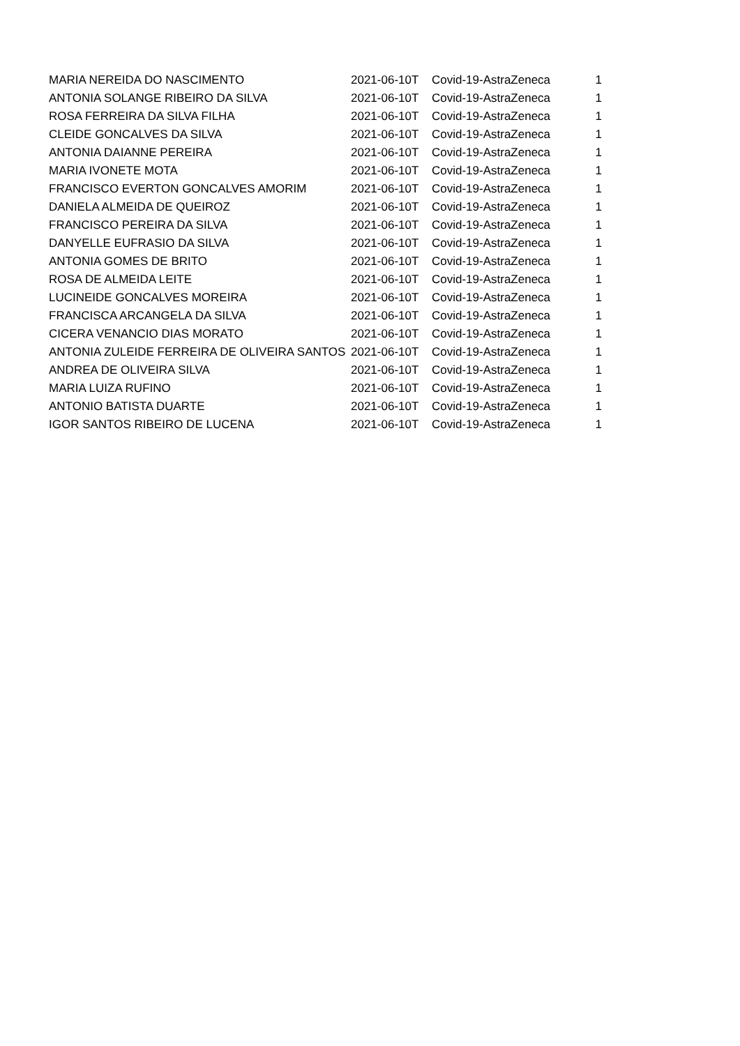| MARIA NEREIDA DO NASCIMENTO | 2021-06-10T | Covid-19-AstraZeneca | 1 |
| ANTONIA SOLANGE RIBEIRO DA SILVA | 2021-06-10T | Covid-19-AstraZeneca | 1 |
| ROSA FERREIRA DA SILVA FILHA | 2021-06-10T | Covid-19-AstraZeneca | 1 |
| CLEIDE GONCALVES DA SILVA | 2021-06-10T | Covid-19-AstraZeneca | 1 |
| ANTONIA DAIANNE PEREIRA | 2021-06-10T | Covid-19-AstraZeneca | 1 |
| MARIA IVONETE MOTA | 2021-06-10T | Covid-19-AstraZeneca | 1 |
| FRANCISCO EVERTON GONCALVES AMORIM | 2021-06-10T | Covid-19-AstraZeneca | 1 |
| DANIELA ALMEIDA DE QUEIROZ | 2021-06-10T | Covid-19-AstraZeneca | 1 |
| FRANCISCO PEREIRA DA SILVA | 2021-06-10T | Covid-19-AstraZeneca | 1 |
| DANYELLE EUFRASIO DA SILVA | 2021-06-10T | Covid-19-AstraZeneca | 1 |
| ANTONIA GOMES DE BRITO | 2021-06-10T | Covid-19-AstraZeneca | 1 |
| ROSA DE ALMEIDA LEITE | 2021-06-10T | Covid-19-AstraZeneca | 1 |
| LUCINEIDE GONCALVES MOREIRA | 2021-06-10T | Covid-19-AstraZeneca | 1 |
| FRANCISCA ARCANGELA DA SILVA | 2021-06-10T | Covid-19-AstraZeneca | 1 |
| CICERA VENANCIO DIAS MORATO | 2021-06-10T | Covid-19-AstraZeneca | 1 |
| ANTONIA ZULEIDE FERREIRA DE OLIVEIRA SANTOS | 2021-06-10T | Covid-19-AstraZeneca | 1 |
| ANDREA DE OLIVEIRA SILVA | 2021-06-10T | Covid-19-AstraZeneca | 1 |
| MARIA LUIZA RUFINO | 2021-06-10T | Covid-19-AstraZeneca | 1 |
| ANTONIO BATISTA DUARTE | 2021-06-10T | Covid-19-AstraZeneca | 1 |
| IGOR SANTOS RIBEIRO DE LUCENA | 2021-06-10T | Covid-19-AstraZeneca | 1 |